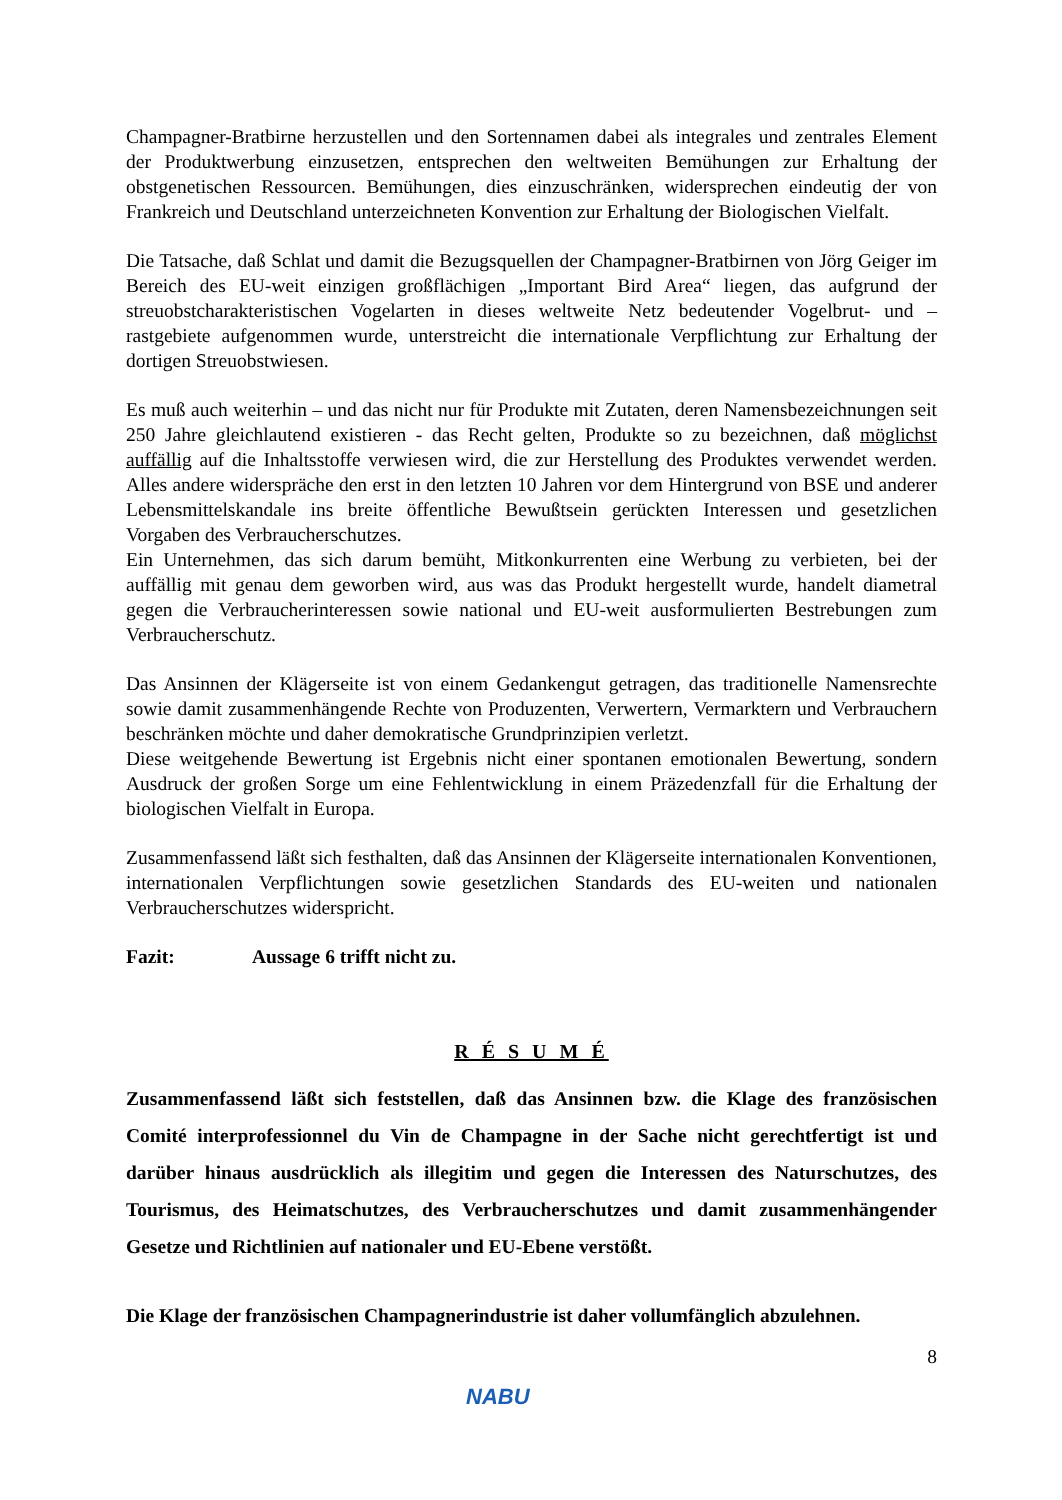Champagner-Bratbirne herzustellen und den Sortennamen dabei als integrales und zentrales Element der Produktwerbung einzusetzen, entsprechen den weltweiten Bemühungen zur Erhaltung der obstgenetischen Ressourcen. Bemühungen, dies einzuschränken, widersprechen eindeutig der von Frankreich und Deutschland unterzeichneten Konvention zur Erhaltung der Biologischen Vielfalt.
Die Tatsache, daß Schlat und damit die Bezugsquellen der Champagner-Bratbirnen von Jörg Geiger im Bereich des EU-weit einzigen großflächigen „Important Bird Area“ liegen, das aufgrund der streuobstcharakteristischen Vogelarten in dieses weltweite Netz bedeutender Vogelbrut- und –rastgebiete aufgenommen wurde, unterstreicht die internationale Verpflichtung zur Erhaltung der dortigen Streuobstwiesen.
Es muß auch weiterhin – und das nicht nur für Produkte mit Zutaten, deren Namensbezeichnungen seit 250 Jahre gleichlautend existieren - das Recht gelten, Produkte so zu bezeichnen, daß möglichst auffällig auf die Inhaltsstoffe verwiesen wird, die zur Herstellung des Produktes verwendet werden. Alles andere widerspräche den erst in den letzten 10 Jahren vor dem Hintergrund von BSE und anderer Lebensmittelskandale ins breite öffentliche Bewußtsein gerückten Interessen und gesetzlichen Vorgaben des Verbraucherschutzes.
Ein Unternehmen, das sich darum bemüht, Mitkonkurrenten eine Werbung zu verbieten, bei der auffällig mit genau dem geworben wird, aus was das Produkt hergestellt wurde, handelt diametral gegen die Verbraucherinteressen sowie national und EU-weit ausformulierten Bestrebungen zum Verbraucherschutz.
Das Ansinnen der Klägerseite ist von einem Gedankengut getragen, das traditionelle Namensrechte sowie damit zusammenhängende Rechte von Produzenten, Verwertern, Vermarktern und Verbrauchern beschränken möchte und daher demokratische Grundprinzipien verletzt.
Diese weitgehende Bewertung ist Ergebnis nicht einer spontanen emotionalen Bewertung, sondern Ausdruck der großen Sorge um eine Fehlentwicklung in einem Präzedenzfall für die Erhaltung der biologischen Vielfalt in Europa.
Zusammenfassend läßt sich festhalten, daß das Ansinnen der Klägerseite internationalen Konventionen, internationalen Verpflichtungen sowie gesetzlichen Standards des EU-weiten und nationalen Verbraucherschutzes widerspricht.
Fazit: Aussage 6 trifft nicht zu.
R É S U M É
Zusammenfassend läßt sich feststellen, daß das Ansinnen bzw. die Klage des französischen Comité interprofessionnel du Vin de Champagne in der Sache nicht gerechtfertigt ist und darüber hinaus ausdrücklich als illegitim und gegen die Interessen des Naturschutzes, des Tourismus, des Heimatschutzes, des Verbraucherschutzes und damit zusammenhängender Gesetze und Richtlinien auf nationaler und EU-Ebene verstößt.
Die Klage der französischen Champagnerindustrie ist daher vollumfänglich abzulehnen.
NABU
8